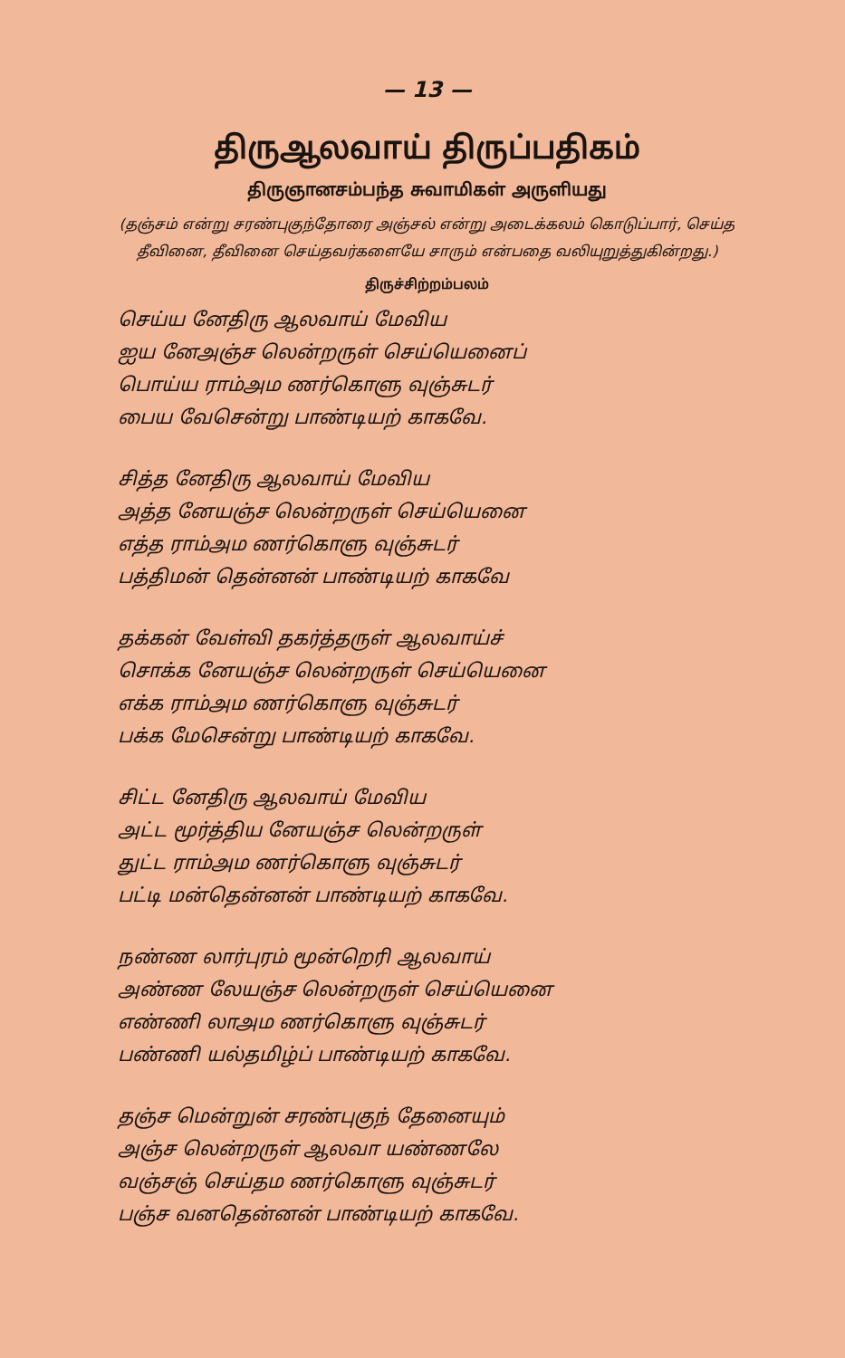— 13 —
திருஆலவாய் திருப்பதிகம்
திருஞானசம்பந்த சுவாமிகள் அருளியது
(தஞ்சம் என்று சரண்புகுந்தோரை அஞ்சல் என்று அடைக்கலம் கொடுப்பார், செய்த தீவினை, தீவினை செய்தவர்களையே சாரும் என்பதை வலியுறுத்துகின்றது.)
திருச்சிற்றம்பலம்
செய்ய னேதிரு ஆலவாய் மேவிய
ஐய னேஅஞ்ச லென்றருள் செய்யெனைப்
பொய்ய ராம்அம ணர்கொளு வுஞ்சுடர்
பைய வேசென்று பாண்டியற் காகவே.
சித்த னேதிரு ஆலவாய் மேவிய
அத்த னேயஞ்ச லென்றருள் செய்யெனை
எத்த ராம்அம ணர்கொளு வுஞ்சுடர்
பத்திமன் தென்னன் பாண்டியற் காகவே
தக்கன் வேள்வி தகர்த்தருள் ஆலவாய்ச்
சொக்க னேயஞ்ச லென்றருள் செய்யெனை
எக்க ராம்அம ணர்கொளு வுஞ்சுடர்
பக்க மேசென்று பாண்டியற் காகவே.
சிட்ட னேதிரு ஆலவாய் மேவிய
அட்ட மூர்த்திய னேயஞ்ச லென்றருள்
துட்ட ராம்அம ணர்கொளு வுஞ்சுடர்
பட்டி மன்தென்னன் பாண்டியற் காகவே.
நண்ண லார்புரம் மூன்றெரி ஆலவாய்
அண்ண லேயஞ்ச லென்றருள் செய்யெனை
எண்ணி லாஅம ணர்கொளு வுஞ்சுடர்
பண்ணி யல்தமிழ்ப் பாண்டியற் காகவே.
தஞ்ச மென்றுன் சரண்புகுந் தேனையும்
அஞ்ச லென்றருள் ஆலவா யண்ணலே
வஞ்சஞ் செய்தம ணர்கொளு வுஞ்சுடர்
பஞ்ச வனதென்னன் பாண்டியற் காகவே.